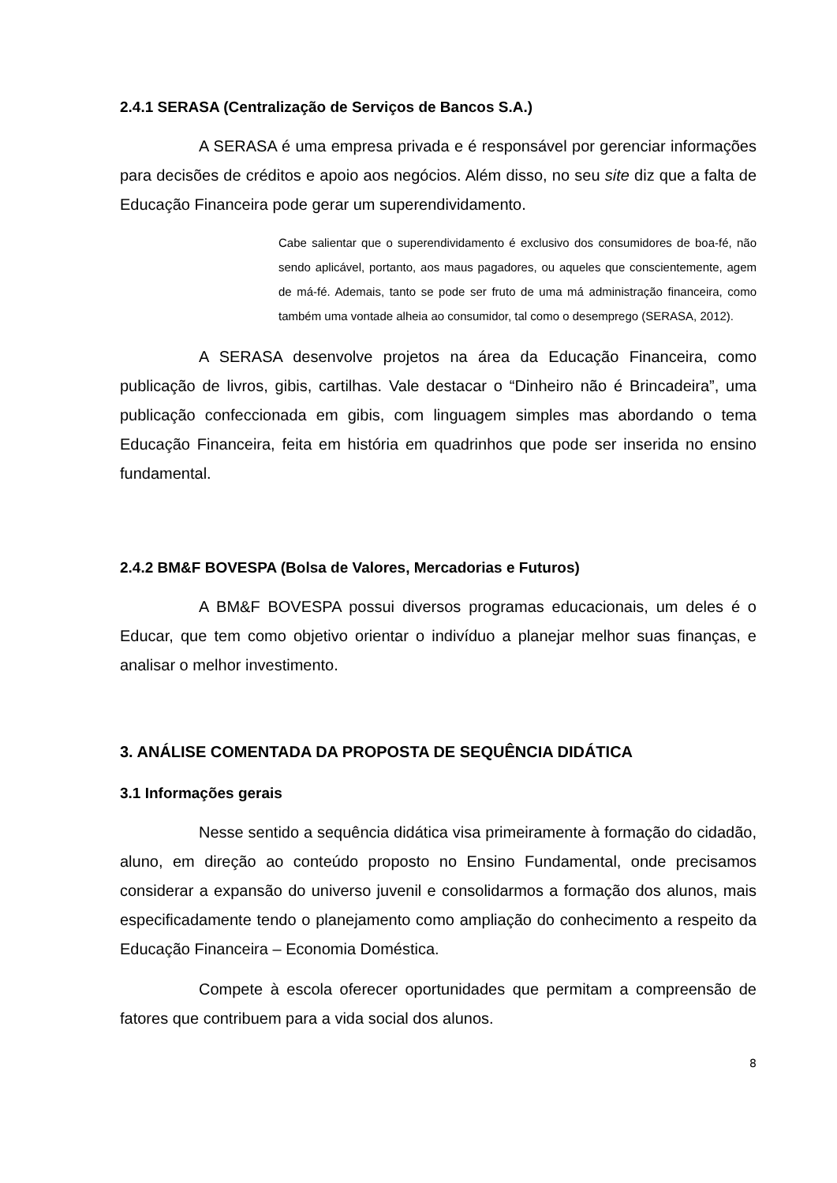2.4.1 SERASA (Centralização de Serviços de Bancos S.A.)
A SERASA é uma empresa privada e é responsável por gerenciar informações para decisões de créditos e apoio aos negócios. Além disso, no seu site diz que a falta de Educação Financeira pode gerar um superendividamento.
Cabe salientar que o superendividamento é exclusivo dos consumidores de boa-fé, não sendo aplicável, portanto, aos maus pagadores, ou aqueles que conscientemente, agem de má-fé. Ademais, tanto se pode ser fruto de uma má administração financeira, como também uma vontade alheia ao consumidor, tal como o desemprego (SERASA, 2012).
A SERASA desenvolve projetos na área da Educação Financeira, como publicação de livros, gibis, cartilhas. Vale destacar o “Dinheiro não é Brincadeira”, uma publicação confeccionada em gibis, com linguagem simples mas abordando o tema Educação Financeira, feita em história em quadrinhos que pode ser inserida no ensino fundamental.
2.4.2 BM&F BOVESPA (Bolsa de Valores, Mercadorias e Futuros)
A BM&F BOVESPA possui diversos programas educacionais, um deles é o Educar, que tem como objetivo orientar o indivíduo a planejar melhor suas finanças, e analisar o melhor investimento.
3. ANÁLISE COMENTADA DA PROPOSTA DE SEQUÊNCIA DIDÁTICA
3.1 Informações gerais
Nesse sentido a sequência didática visa primeiramente à formação do cidadão, aluno, em direção ao conteúdo proposto no Ensino Fundamental, onde precisamos considerar a expansão do universo juvenil e consolidarmos a formação dos alunos, mais especificadamente tendo o planejamento como ampliação do conhecimento a respeito da Educação Financeira – Economia Doméstica.
Compete à escola oferecer oportunidades que permitam a compreensão de fatores que contribuem para a vida social dos alunos.
8